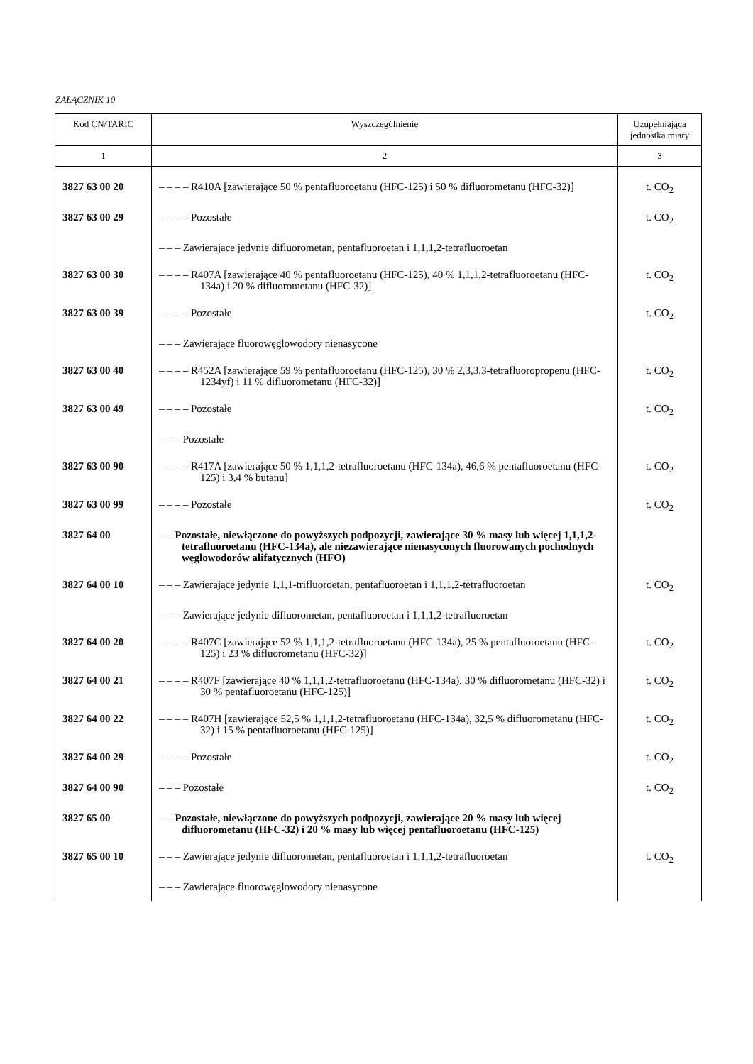ZAŁĄCZNIK 10
| Kod CN/TARIC | Wyszczególnienie | Uzupełniająca jednostka miary |
| --- | --- | --- |
| 1 | 2 | 3 |
| 3827 63 00 20 | – – – – R410A [zawierające 50 % pentafluoroetanu (HFC-125) i 50 % difluorometanu (HFC-32)] | t. CO<sub>2</sub> |
| 3827 63 00 29 | – – – – Pozostałe | t. CO<sub>2</sub> |
| | – – – Zawierające jedynie difluorometan, pentafluoroetan i 1,1,1,2-tetrafluoroetan | |
| 3827 63 00 30 | – – – – R407A [zawierające 40 % pentafluoroetanu (HFC-125), 40 % 1,1,1,2-tetrafluoroetanu (HFC-134a) i 20 % difluorometanu (HFC-32)] | t. CO<sub>2</sub> |
| 3827 63 00 39 | – – – – Pozostałe | t. CO<sub>2</sub> |
| | – – – Zawierające fluorowęglowodory nienasycone | |
| 3827 63 00 40 | – – – – R452A [zawierające 59 % pentafluoroetanu (HFC-125), 30 % 2,3,3,3-tetrafluoropropenu (HFC-1234yf) i 11 % difluorometanu (HFC-32)] | t. CO<sub>2</sub> |
| 3827 63 00 49 | – – – – Pozostałe | t. CO<sub>2</sub> |
| | – – – Pozostałe | |
| 3827 63 00 90 | – – – – R417A [zawierające 50 % 1,1,1,2-tetrafluoroetanu (HFC-134a), 46,6 % pentafluoroetanu (HFC-125) i 3,4 % butanu] | t. CO<sub>2</sub> |
| 3827 63 00 99 | – – – – Pozostałe | t. CO<sub>2</sub> |
| 3827 64 00 | – – Pozostałe, niewłączone do powyższych podpozycji, zawierające 30 % masy lub więcej 1,1,1,2-tetrafluoroetanu (HFC-134a), ale niezawierające nienasyconych fluorowanych pochodnych węglowodorów alifatycznych (HFO) | |
| 3827 64 00 10 | – – – Zawierające jedynie 1,1,1-trifluoroetan, pentafluoroetan i 1,1,1,2-tetrafluoroetan | t. CO<sub>2</sub> |
| | – – – Zawierające jedynie difluorometan, pentafluoroetan i 1,1,1,2-tetrafluoroetan | |
| 3827 64 00 20 | – – – – R407C [zawierające 52 % 1,1,1,2-tetrafluoroetanu (HFC-134a), 25 % pentafluoroetanu (HFC-125) i 23 % difluorometanu (HFC-32)] | t. CO<sub>2</sub> |
| 3827 64 00 21 | – – – – R407F [zawierające 40 % 1,1,1,2-tetrafluoroetanu (HFC-134a), 30 % difluorometanu (HFC-32) i 30 % pentafluoroetanu (HFC-125)] | t. CO<sub>2</sub> |
| 3827 64 00 22 | – – – – R407H [zawierające 52,5 % 1,1,1,2-tetrafluoroetanu (HFC-134a), 32,5 % difluorometanu (HFC-32) i 15 % pentafluoroetanu (HFC-125)] | t. CO<sub>2</sub> |
| 3827 64 00 29 | – – – – Pozostałe | t. CO<sub>2</sub> |
| 3827 64 00 90 | – – – Pozostałe | t. CO<sub>2</sub> |
| 3827 65 00 | – – Pozostałe, niewłączone do powyższych podpozycji, zawierające 20 % masy lub więcej difluorometanu (HFC-32) i 20 % masy lub więcej pentafluoroetanu (HFC-125) | |
| 3827 65 00 10 | – – – Zawierające jedynie difluorometan, pentafluoroetan i 1,1,1,2-tetrafluoroetan | t. CO<sub>2</sub> |
| | – – – Zawierające fluorowęglowodory nienasycone | |